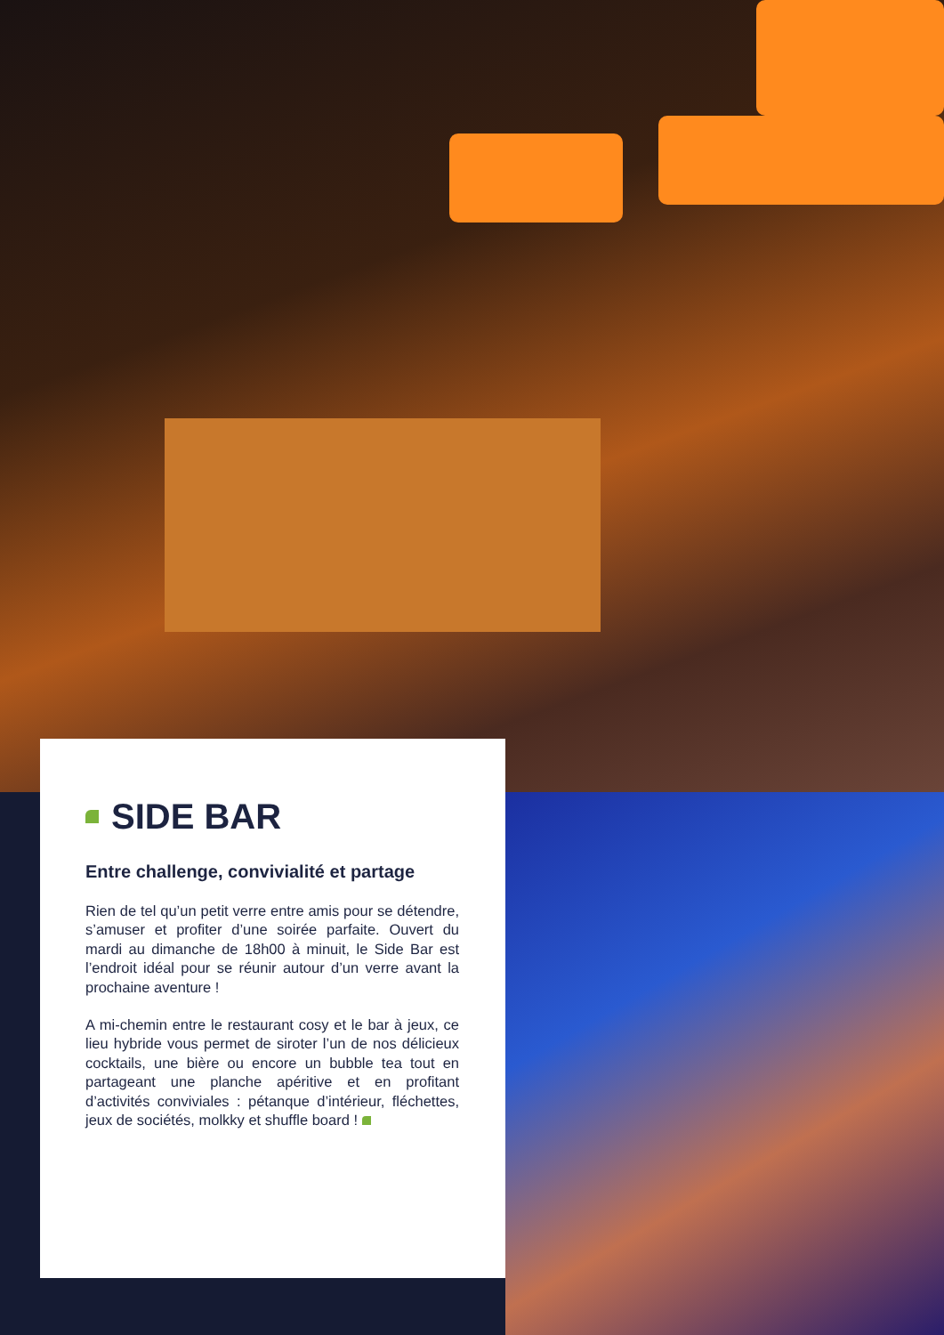SIDE BAR
Entre challenge, convivialité et partage
Rien de tel qu’un petit verre entre amis pour se détendre, s’amuser et profiter d’une soirée parfaite. Ouvert du mardi au dimanche de 18h00 à minuit, le Side Bar est l’endroit idéal pour se réunir autour d’un verre avant la prochaine aventure !
A mi-chemin entre le restaurant cosy et le bar à jeux, ce lieu hybride vous permet de siroter l’un de nos délicieux cocktails, une bière ou encore un bubble tea tout en partageant une planche apéritive et en profitant d’activités conviviales : pétanque d’intérieur, fléchettes, jeux de sociétés, molkky et shuffle board !